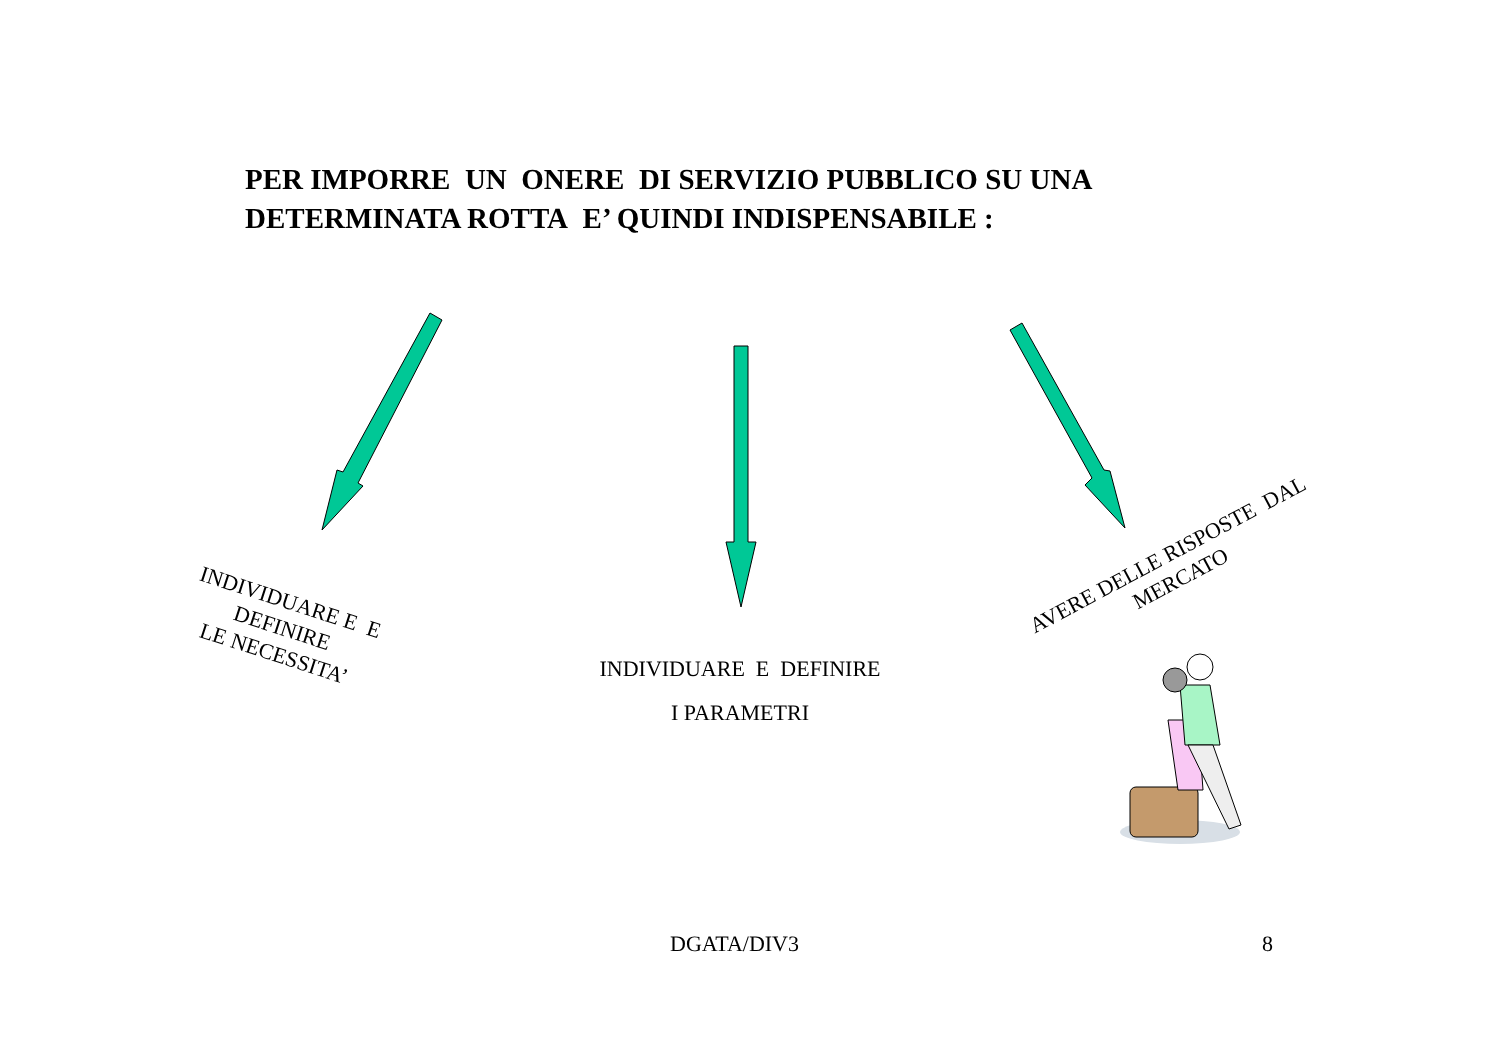PER IMPORRE UN ONERE DI SERVIZIO PUBBLICO SU UNA
DETERMINATA ROTTA E’ QUINDI INDISPENSABILE :
INDIVIDUARE E E
DEFINIRE
LE NECESSITA’
INDIVIDUARE E DEFINIRE
I PARAMETRI
AVERE DELLE RISPOSTE DAL
MERCATO
DGATA/DIV3 8